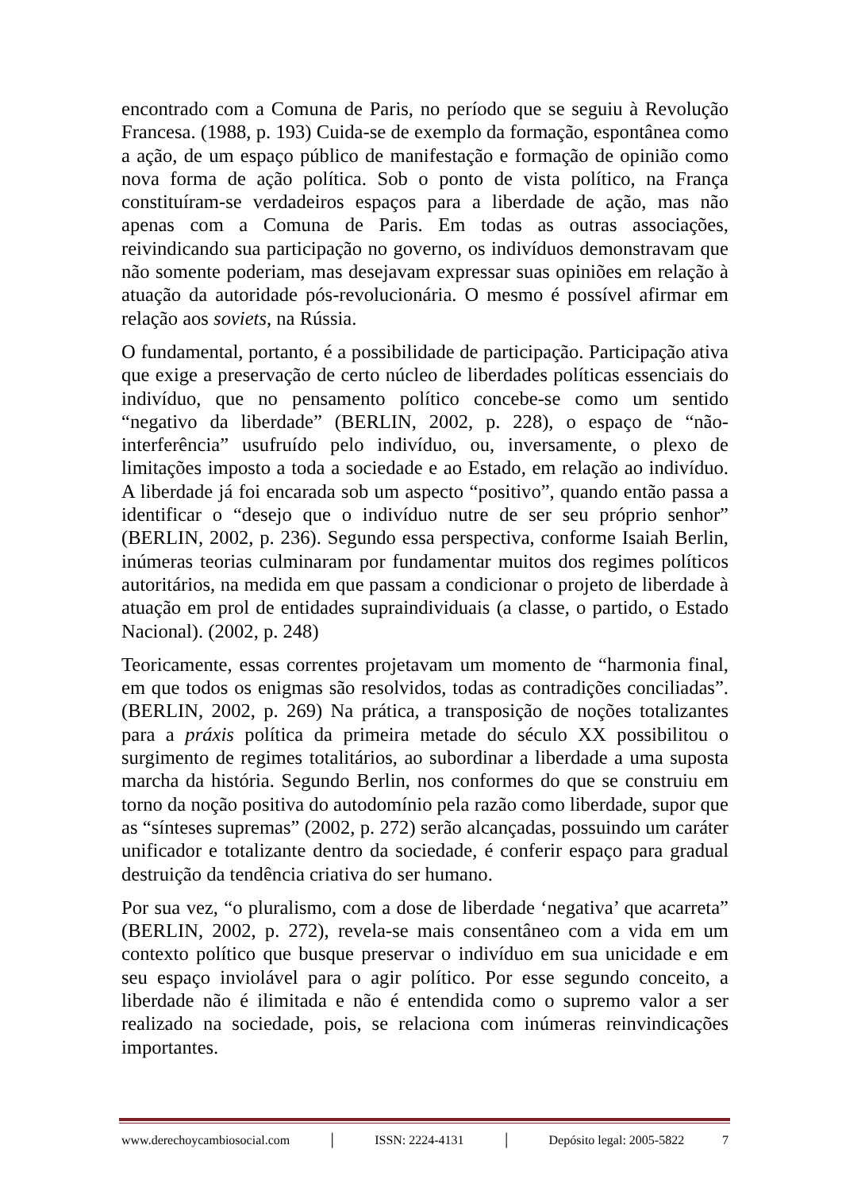encontrado com a Comuna de Paris, no período que se seguiu à Revolução Francesa. (1988, p. 193) Cuida-se de exemplo da formação, espontânea como a ação, de um espaço público de manifestação e formação de opinião como nova forma de ação política. Sob o ponto de vista político, na França constituíram-se verdadeiros espaços para a liberdade de ação, mas não apenas com a Comuna de Paris. Em todas as outras associações, reivindicando sua participação no governo, os indivíduos demonstravam que não somente poderiam, mas desejavam expressar suas opiniões em relação à atuação da autoridade pós-revolucionária. O mesmo é possível afirmar em relação aos soviets, na Rússia.
O fundamental, portanto, é a possibilidade de participação. Participação ativa que exige a preservação de certo núcleo de liberdades políticas essenciais do indivíduo, que no pensamento político concebe-se como um sentido “negativo da liberdade” (BERLIN, 2002, p. 228), o espaço de “não-interferência” usufruído pelo indivíduo, ou, inversamente, o plexo de limitações imposto a toda a sociedade e ao Estado, em relação ao indivíduo. A liberdade já foi encarada sob um aspecto “positivo”, quando então passa a identificar o “desejo que o indivíduo nutre de ser seu próprio senhor” (BERLIN, 2002, p. 236). Segundo essa perspectiva, conforme Isaiah Berlin, inúmeras teorias culminaram por fundamentar muitos dos regimes políticos autoritários, na medida em que passam a condicionar o projeto de liberdade à atuação em prol de entidades supraindividuais (a classe, o partido, o Estado Nacional). (2002, p. 248)
Teoricamente, essas correntes projetavam um momento de “harmonia final, em que todos os enigmas são resolvidos, todas as contradições conciliadas”. (BERLIN, 2002, p. 269) Na prática, a transposição de noções totalizantes para a práxis política da primeira metade do século XX possibilitou o surgimento de regimes totalitários, ao subordinar a liberdade a uma suposta marcha da história. Segundo Berlin, nos conformes do que se construiu em torno da noção positiva do autodomínio pela razão como liberdade, supor que as “sínteses supremas” (2002, p. 272) serão alcançadas, possuindo um caráter unificador e totalizante dentro da sociedade, é conferir espaço para gradual destruição da tendência criativa do ser humano.
Por sua vez, “o pluralismo, com a dose de liberdade ‘negativa’ que acarreta” (BERLIN, 2002, p. 272), revela-se mais consentâneo com a vida em um contexto político que busque preservar o indivíduo em sua unicidade e em seu espaço inviolável para o agir político. Por esse segundo conceito, a liberdade não é ilimitada e não é entendida como o supremo valor a ser realizado na sociedade, pois, se relaciona com inúmeras reinvindicações importantes.
www.derechoycambiosocial.com │ ISSN: 2224-4131 │ Depósito legal: 2005-5822 7